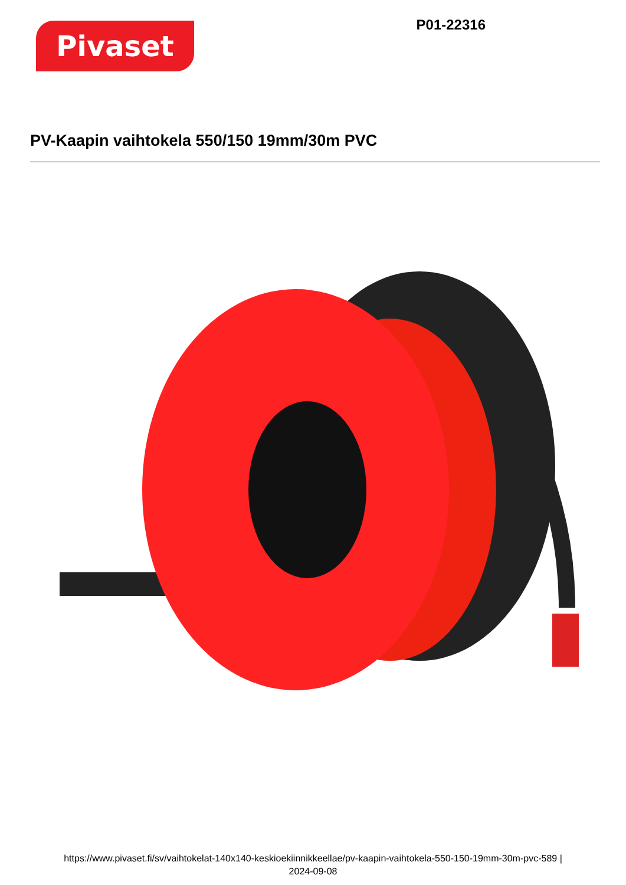Pivaset
P01-22316
PV-Kaapin vaihtokela 550/150 19mm/30m PVC
https://www.pivaset.fi/sv/vaihtokelat-140x140-keskioekiinnikkeellae/pv-kaapin-vaihtokela-550-150-19mm-30m-pvc-589 |
2024-09-08